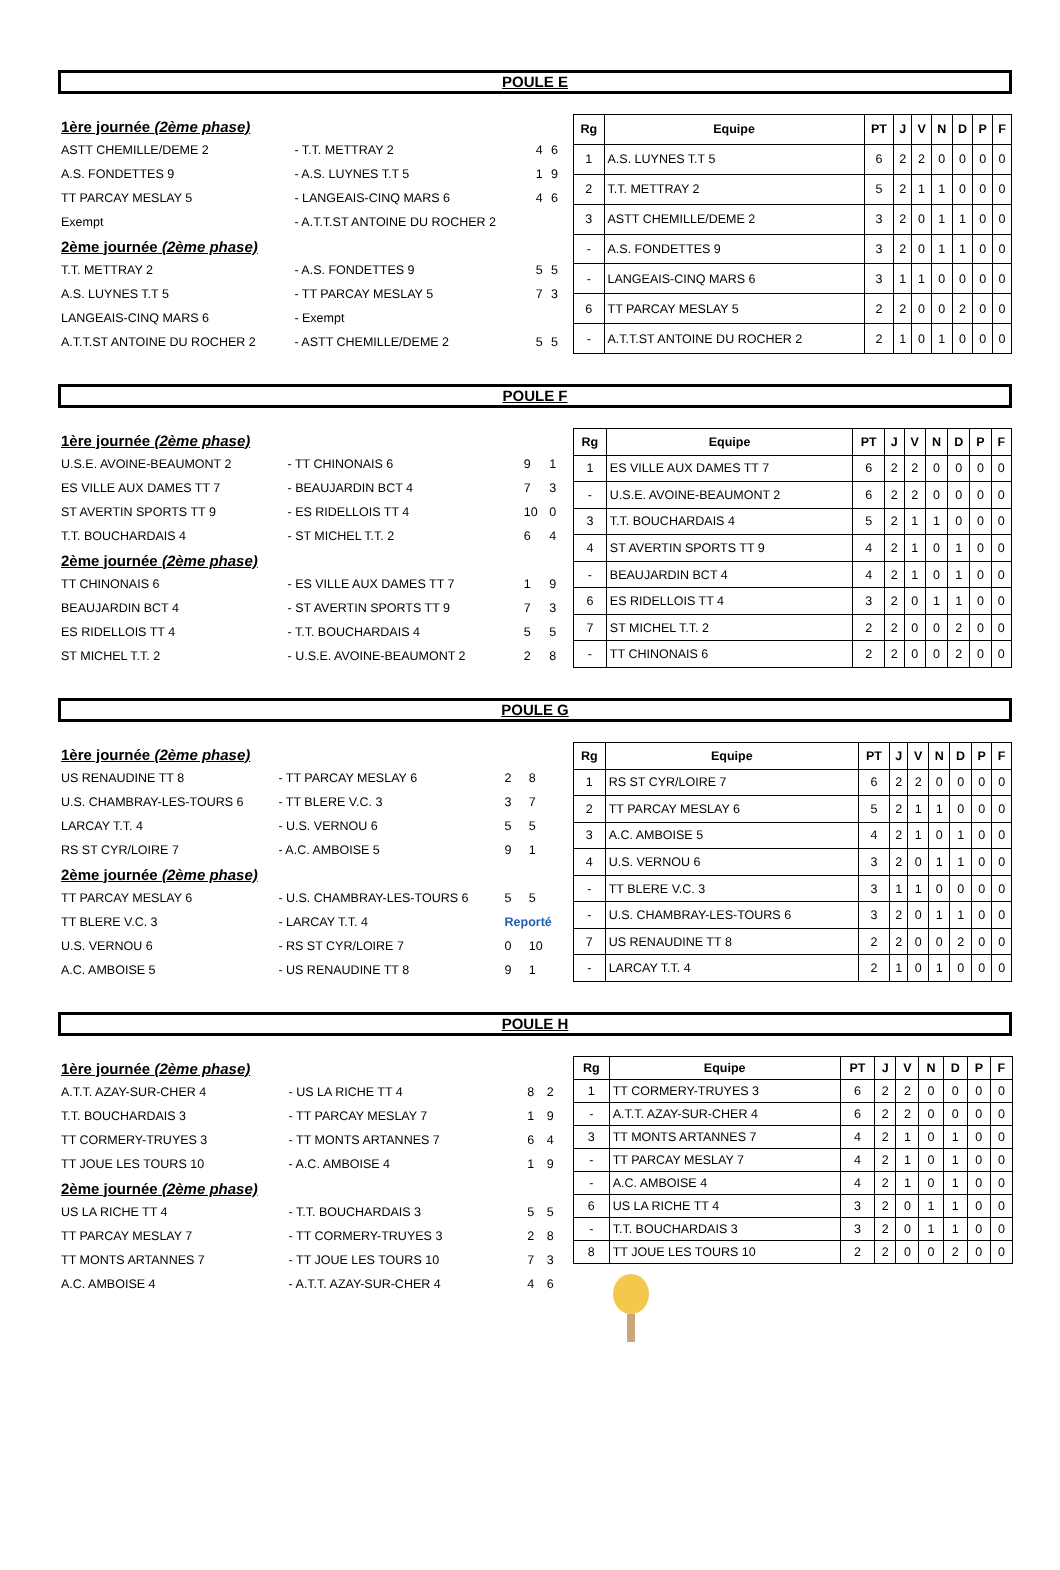POULE E
| 1ère journée (2ème phase) | | | |
| ASTT CHEMILLE/DEME 2 | - T.T. METTRAY 2 | 4 | 6 |
| A.S. FONDETTES 9 | - A.S. LUYNES T.T 5 | 1 | 9 |
| TT PARCAY MESLAY 5 | - LANGEAIS-CINQ MARS 6 | 4 | 6 |
| Exempt | - A.T.T.ST ANTOINE DU ROCHER 2 | | |
| 2ème journée (2ème phase) | | | |
| T.T. METTRAY 2 | - A.S. FONDETTES 9 | 5 | 5 |
| A.S. LUYNES T.T 5 | - TT PARCAY MESLAY 5 | 7 | 3 |
| LANGEAIS-CINQ MARS 6 | - Exempt | | |
| A.T.T.ST ANTOINE DU ROCHER 2 | - ASTT CHEMILLE/DEME 2 | 5 | 5 |
| Rg | Equipe | PT | J | V | N | D | P | F |
| --- | --- | --- | --- | --- | --- | --- | --- | --- |
| 1 | A.S. LUYNES T.T 5 | 6 | 2 | 2 | 0 | 0 | 0 | 0 |
| 2 | T.T. METTRAY 2 | 5 | 2 | 1 | 1 | 0 | 0 | 0 |
| 3 | ASTT CHEMILLE/DEME 2 | 3 | 2 | 0 | 1 | 1 | 0 | 0 |
| - | A.S. FONDETTES 9 | 3 | 2 | 0 | 1 | 1 | 0 | 0 |
| - | LANGEAIS-CINQ MARS 6 | 3 | 1 | 1 | 0 | 0 | 0 | 0 |
| 6 | TT PARCAY MESLAY 5 | 2 | 2 | 0 | 0 | 2 | 0 | 0 |
| - | A.T.T.ST ANTOINE DU ROCHER 2 | 2 | 1 | 0 | 1 | 0 | 0 | 0 |
POULE F
| 1ère journée (2ème phase) | | | |
| U.S.E. AVOINE-BEAUMONT 2 | - TT CHINONAIS 6 | 9 | 1 |
| ES VILLE AUX DAMES TT 7 | - BEAUJARDIN BCT 4 | 7 | 3 |
| ST AVERTIN SPORTS TT 9 | - ES RIDELLOIS TT 4 | 10 | 0 |
| T.T. BOUCHARDAIS 4 | - ST MICHEL T.T. 2 | 6 | 4 |
| 2ème journée (2ème phase) | | | |
| TT CHINONAIS 6 | - ES VILLE AUX DAMES TT 7 | 1 | 9 |
| BEAUJARDIN BCT 4 | - ST AVERTIN SPORTS TT 9 | 7 | 3 |
| ES RIDELLOIS TT 4 | - T.T. BOUCHARDAIS 4 | 5 | 5 |
| ST MICHEL T.T. 2 | - U.S.E. AVOINE-BEAUMONT 2 | 2 | 8 |
| Rg | Equipe | PT | J | V | N | D | P | F |
| --- | --- | --- | --- | --- | --- | --- | --- | --- |
| 1 | ES VILLE AUX DAMES TT 7 | 6 | 2 | 2 | 0 | 0 | 0 | 0 |
| - | U.S.E. AVOINE-BEAUMONT 2 | 6 | 2 | 2 | 0 | 0 | 0 | 0 |
| 3 | T.T. BOUCHARDAIS 4 | 5 | 2 | 1 | 1 | 0 | 0 | 0 |
| 4 | ST AVERTIN SPORTS TT 9 | 4 | 2 | 1 | 0 | 1 | 0 | 0 |
| - | BEAUJARDIN BCT 4 | 4 | 2 | 1 | 0 | 1 | 0 | 0 |
| 6 | ES RIDELLOIS TT 4 | 3 | 2 | 0 | 1 | 1 | 0 | 0 |
| 7 | ST MICHEL T.T. 2 | 2 | 2 | 0 | 0 | 2 | 0 | 0 |
| - | TT CHINONAIS 6 | 2 | 2 | 0 | 0 | 2 | 0 | 0 |
POULE G
| 1ère journée (2ème phase) | | | |
| US RENAUDINE TT 8 | - TT PARCAY MESLAY 6 | 2 | 8 |
| U.S. CHAMBRAY-LES-TOURS 6 | - TT BLERE V.C. 3 | 3 | 7 |
| LARCAY T.T. 4 | - U.S. VERNOU 6 | 5 | 5 |
| RS ST CYR/LOIRE 7 | - A.C. AMBOISE 5 | 9 | 1 |
| 2ème journée (2ème phase) | | | |
| TT PARCAY MESLAY 6 | - U.S. CHAMBRAY-LES-TOURS 6 | 5 | 5 |
| TT BLERE V.C. 3 | - LARCAY T.T. 4 | Reporté | |
| U.S. VERNOU 6 | - RS ST CYR/LOIRE 7 | 0 | 10 |
| A.C. AMBOISE 5 | - US RENAUDINE TT 8 | 9 | 1 |
| Rg | Equipe | PT | J | V | N | D | P | F |
| --- | --- | --- | --- | --- | --- | --- | --- | --- |
| 1 | RS ST CYR/LOIRE 7 | 6 | 2 | 2 | 0 | 0 | 0 | 0 |
| 2 | TT PARCAY MESLAY 6 | 5 | 2 | 1 | 1 | 0 | 0 | 0 |
| 3 | A.C. AMBOISE 5 | 4 | 2 | 1 | 0 | 1 | 0 | 0 |
| 4 | U.S. VERNOU 6 | 3 | 2 | 0 | 1 | 1 | 0 | 0 |
| - | TT BLERE V.C. 3 | 3 | 1 | 1 | 0 | 0 | 0 | 0 |
| - | U.S. CHAMBRAY-LES-TOURS 6 | 3 | 2 | 0 | 1 | 1 | 0 | 0 |
| 7 | US RENAUDINE TT 8 | 2 | 2 | 0 | 0 | 2 | 0 | 0 |
| - | LARCAY T.T. 4 | 2 | 1 | 0 | 1 | 0 | 0 | 0 |
POULE H
| 1ère journée (2ème phase) | | | |
| A.T.T. AZAY-SUR-CHER 4 | - US LA RICHE TT 4 | 8 | 2 |
| T.T. BOUCHARDAIS 3 | - TT PARCAY MESLAY 7 | 1 | 9 |
| TT CORMERY-TRUYES 3 | - TT MONTS ARTANNES 7 | 6 | 4 |
| TT JOUE LES TOURS 10 | - A.C. AMBOISE 4 | 1 | 9 |
| 2ème journée (2ème phase) | | | |
| US LA RICHE TT 4 | - T.T. BOUCHARDAIS 3 | 5 | 5 |
| TT PARCAY MESLAY 7 | - TT CORMERY-TRUYES 3 | 2 | 8 |
| TT MONTS ARTANNES 7 | - TT JOUE LES TOURS 10 | 7 | 3 |
| A.C. AMBOISE 4 | - A.T.T. AZAY-SUR-CHER 4 | 4 | 6 |
| Rg | Equipe | PT | J | V | N | D | P | F |
| --- | --- | --- | --- | --- | --- | --- | --- | --- |
| 1 | TT CORMERY-TRUYES 3 | 6 | 2 | 2 | 0 | 0 | 0 | 0 |
| - | A.T.T. AZAY-SUR-CHER 4 | 6 | 2 | 2 | 0 | 0 | 0 | 0 |
| 3 | TT MONTS ARTANNES 7 | 4 | 2 | 1 | 0 | 1 | 0 | 0 |
| - | TT PARCAY MESLAY 7 | 4 | 2 | 1 | 0 | 1 | 0 | 0 |
| - | A.C. AMBOISE 4 | 4 | 2 | 1 | 0 | 1 | 0 | 0 |
| 6 | US LA RICHE TT 4 | 3 | 2 | 0 | 1 | 1 | 0 | 0 |
| - | T.T. BOUCHARDAIS 3 | 3 | 2 | 0 | 1 | 1 | 0 | 0 |
| 8 | TT JOUE LES TOURS 10 | 2 | 2 | 0 | 0 | 2 | 0 | 0 |